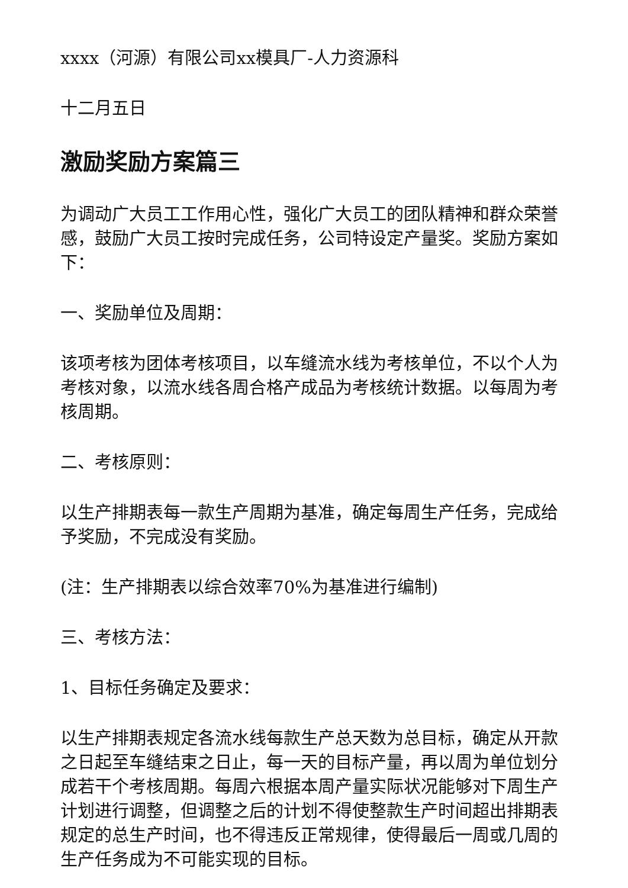xxxx（河源）有限公司xx模具厂-人力资源科
十二月五日
激励奖励方案篇三
为调动广大员工工作用心性，强化广大员工的团队精神和群众荣誉感，鼓励广大员工按时完成任务，公司特设定产量奖。奖励方案如下：
一、奖励单位及周期：
该项考核为团体考核项目，以车缝流水线为考核单位，不以个人为考核对象，以流水线各周合格产成品为考核统计数据。以每周为考核周期。
二、考核原则：
以生产排期表每一款生产周期为基准，确定每周生产任务，完成给予奖励，不完成没有奖励。
(注：生产排期表以综合效率70%为基准进行编制)
三、考核方法：
1、目标任务确定及要求：
以生产排期表规定各流水线每款生产总天数为总目标，确定从开款之日起至车缝结束之日止，每一天的目标产量，再以周为单位划分成若干个考核周期。每周六根据本周产量实际状况能够对下周生产计划进行调整，但调整之后的计划不得使整款生产时间超出排期表规定的总生产时间，也不得违反正常规律，使得最后一周或几周的生产任务成为不可能实现的目标。